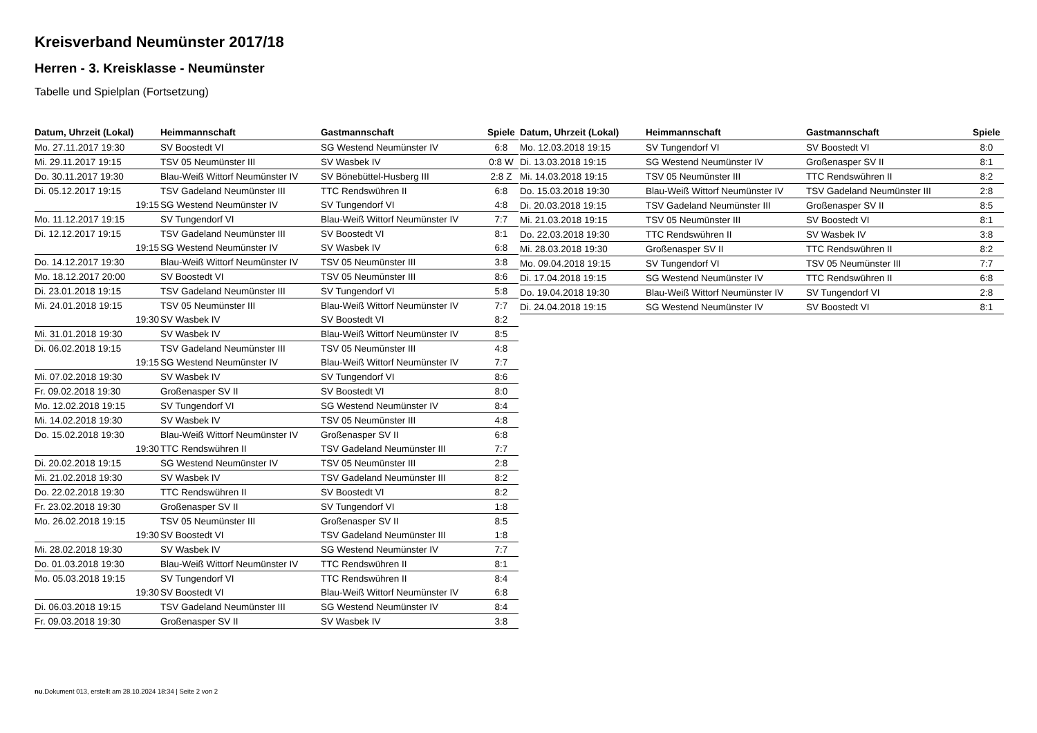Kreisverband Neumünster 2017/18
Herren - 3. Kreisklasse - Neumünster
Tabelle und Spielplan (Fortsetzung)
| Datum, Uhrzeit (Lokal) | Heimmannschaft | Gastmannschaft | Spiele |
| --- | --- | --- | --- |
| Mo. 27.11.2017 19:30 | SV Boostedt VI | SG Westend Neumünster IV | 6:8 |
| Mi. 29.11.2017 19:15 | TSV 05 Neumünster III | SV Wasbek IV | 0:8 W |
| Do. 30.11.2017 19:30 | Blau-Weiß Wittorf Neumünster IV | SV Bönebüttel-Husberg III | 2:8 Z |
| Di. 05.12.2017 19:15 | TSV Gadeland Neumünster III | TTC Rendswühren II | 6:8 |
| 19:15 | SG Westend Neumünster IV | SV Tungendorf VI | 4:8 |
| Mo. 11.12.2017 19:15 | SV Tungendorf VI | Blau-Weiß Wittorf Neumünster IV | 7:7 |
| Di. 12.12.2017 19:15 | TSV Gadeland Neumünster III | SV Boostedt VI | 8:1 |
| 19:15 | SG Westend Neumünster IV | SV Wasbek IV | 6:8 |
| Do. 14.12.2017 19:30 | Blau-Weiß Wittorf Neumünster IV | TSV 05 Neumünster III | 3:8 |
| Mo. 18.12.2017 20:00 | SV Boostedt VI | TSV 05 Neumünster III | 8:6 |
| Di. 23.01.2018 19:15 | TSV Gadeland Neumünster III | SV Tungendorf VI | 5:8 |
| Mi. 24.01.2018 19:15 | TSV 05 Neumünster III | Blau-Weiß Wittorf Neumünster IV | 7:7 |
| 19:30 | SV Wasbek IV | SV Boostedt VI | 8:2 |
| Mi. 31.01.2018 19:30 | SV Wasbek IV | Blau-Weiß Wittorf Neumünster IV | 8:5 |
| Di. 06.02.2018 19:15 | TSV Gadeland Neumünster III | TSV 05 Neumünster III | 4:8 |
| 19:15 | SG Westend Neumünster IV | Blau-Weiß Wittorf Neumünster IV | 7:7 |
| Mi. 07.02.2018 19:30 | SV Wasbek IV | SV Tungendorf VI | 8:6 |
| Fr. 09.02.2018 19:30 | Großenasper SV II | SV Boostedt VI | 8:0 |
| Mo. 12.02.2018 19:15 | SV Tungendorf VI | SG Westend Neumünster IV | 8:4 |
| Mi. 14.02.2018 19:30 | SV Wasbek IV | TSV 05 Neumünster III | 4:8 |
| Do. 15.02.2018 19:30 | Blau-Weiß Wittorf Neumünster IV | Großenasper SV II | 6:8 |
| 19:30 | TTC Rendswühren II | TSV Gadeland Neumünster III | 7:7 |
| Di. 20.02.2018 19:15 | SG Westend Neumünster IV | TSV 05 Neumünster III | 2:8 |
| Mi. 21.02.2018 19:30 | SV Wasbek IV | TSV Gadeland Neumünster III | 8:2 |
| Do. 22.02.2018 19:30 | TTC Rendswühren II | SV Boostedt VI | 8:2 |
| Fr. 23.02.2018 19:30 | Großenasper SV II | SV Tungendorf VI | 1:8 |
| Mo. 26.02.2018 19:15 | TSV 05 Neumünster III | Großenasper SV II | 8:5 |
| 19:30 | SV Boostedt VI | TSV Gadeland Neumünster III | 1:8 |
| Mi. 28.02.2018 19:30 | SV Wasbek IV | SG Westend Neumünster IV | 7:7 |
| Do. 01.03.2018 19:30 | Blau-Weiß Wittorf Neumünster IV | TTC Rendswühren II | 8:1 |
| Mo. 05.03.2018 19:15 | SV Tungendorf VI | TTC Rendswühren II | 8:4 |
| 19:30 | SV Boostedt VI | Blau-Weiß Wittorf Neumünster IV | 6:8 |
| Di. 06.03.2018 19:15 | TSV Gadeland Neumünster III | SG Westend Neumünster IV | 8:4 |
| Fr. 09.03.2018 19:30 | Großenasper SV II | SV Wasbek IV | 3:8 |
| Datum, Uhrzeit (Lokal) | Heimmannschaft | Gastmannschaft | Spiele |
| --- | --- | --- | --- |
| Mo. 12.03.2018 19:15 | SV Tungendorf VI | SV Boostedt VI | 8:0 |
| Di. 13.03.2018 19:15 | SG Westend Neumünster IV | Großenasper SV II | 8:1 |
| Mi. 14.03.2018 19:15 | TSV 05 Neumünster III | TTC Rendswühren II | 8:2 |
| Do. 15.03.2018 19:30 | Blau-Weiß Wittorf Neumünster IV | TSV Gadeland Neumünster III | 2:8 |
| Di. 20.03.2018 19:15 | TSV Gadeland Neumünster III | Großenasper SV II | 8:5 |
| Mi. 21.03.2018 19:15 | TSV 05 Neumünster III | SV Boostedt VI | 8:1 |
| Do. 22.03.2018 19:30 | TTC Rendswühren II | SV Wasbek IV | 3:8 |
| Mi. 28.03.2018 19:30 | Großenasper SV II | TTC Rendswühren II | 8:2 |
| Mo. 09.04.2018 19:15 | SV Tungendorf VI | TSV 05 Neumünster III | 7:7 |
| Di. 17.04.2018 19:15 | SG Westend Neumünster IV | TTC Rendswühren II | 6:8 |
| Do. 19.04.2018 19:30 | Blau-Weiß Wittorf Neumünster IV | SV Tungendorf VI | 2:8 |
| Di. 24.04.2018 19:15 | SG Westend Neumünster IV | SV Boostedt VI | 8:1 |
nu.Dokument 013, erstellt am 28.10.2024 18:34 | Seite 2 von 2